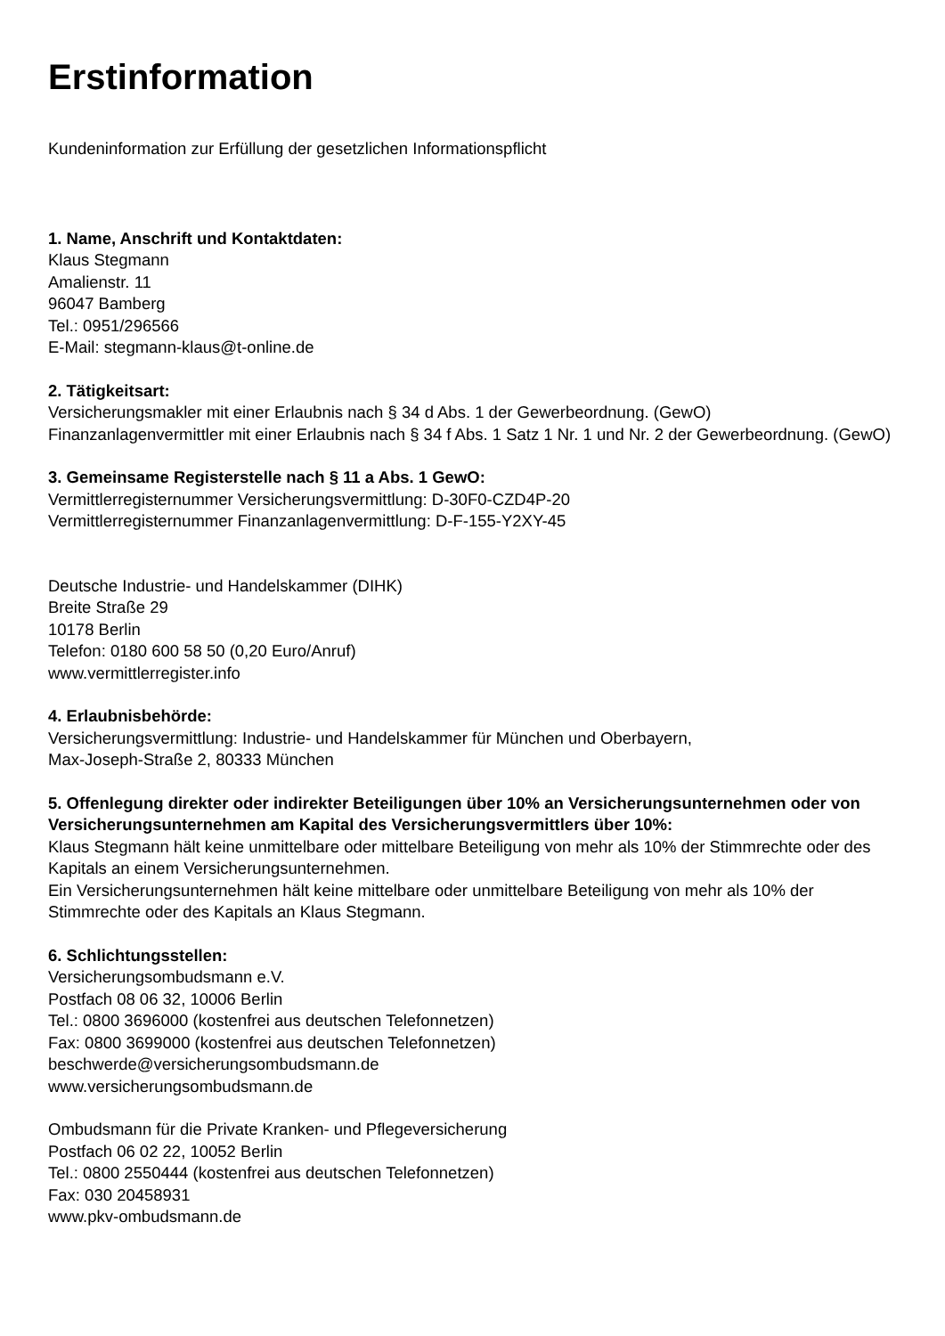Erstinformation
Kundeninformation zur Erfüllung der gesetzlichen Informationspflicht
1. Name, Anschrift und Kontaktdaten:
Klaus Stegmann
Amalienstr. 11
96047 Bamberg
Tel.: 0951/296566
E-Mail: stegmann-klaus@t-online.de
2. Tätigkeitsart:
Versicherungsmakler mit einer Erlaubnis nach § 34 d Abs. 1 der Gewerbeordnung. (GewO)
Finanzanlagenvermittler mit einer Erlaubnis nach § 34 f Abs. 1 Satz 1 Nr. 1 und Nr. 2 der Gewerbeordnung. (GewO)
3. Gemeinsame Registerstelle nach § 11 a Abs. 1 GewO:
Vermittlerregisternummer Versicherungsvermittlung: D-30F0-CZD4P-20
Vermittlerregisternummer Finanzanlagenvermittlung: D-F-155-Y2XY-45
Deutsche Industrie- und Handelskammer (DIHK)
Breite Straße 29
10178 Berlin
Telefon: 0180 600 58 50 (0,20 Euro/Anruf)
www.vermittlerregister.info
4. Erlaubnisbehörde:
Versicherungsvermittlung: Industrie- und Handelskammer für München und Oberbayern,
Max-Joseph-Straße 2, 80333 München
5. Offenlegung direkter oder indirekter Beteiligungen über 10% an Versicherungsunternehmen oder von Versicherungsunternehmen am Kapital des Versicherungsvermittlers über 10%:
Klaus Stegmann hält keine unmittelbare oder mittelbare Beteiligung von mehr als 10% der Stimmrechte oder des Kapitals an einem Versicherungsunternehmen.
Ein Versicherungsunternehmen hält keine mittelbare oder unmittelbare Beteiligung von mehr als 10% der Stimmrechte oder des Kapitals an Klaus Stegmann.
6. Schlichtungsstellen:
Versicherungsombudsmann e.V.
Postfach 08 06 32, 10006 Berlin
Tel.: 0800 3696000 (kostenfrei aus deutschen Telefonnetzen)
Fax: 0800 3699000 (kostenfrei aus deutschen Telefonnetzen)
beschwerde@versicherungsombudsmann.de
www.versicherungsombudsmann.de
Ombudsmann für die Private Kranken- und Pflegeversicherung
Postfach 06 02 22, 10052 Berlin
Tel.: 0800 2550444 (kostenfrei aus deutschen Telefonnetzen)
Fax: 030 20458931
www.pkv-ombudsmann.de